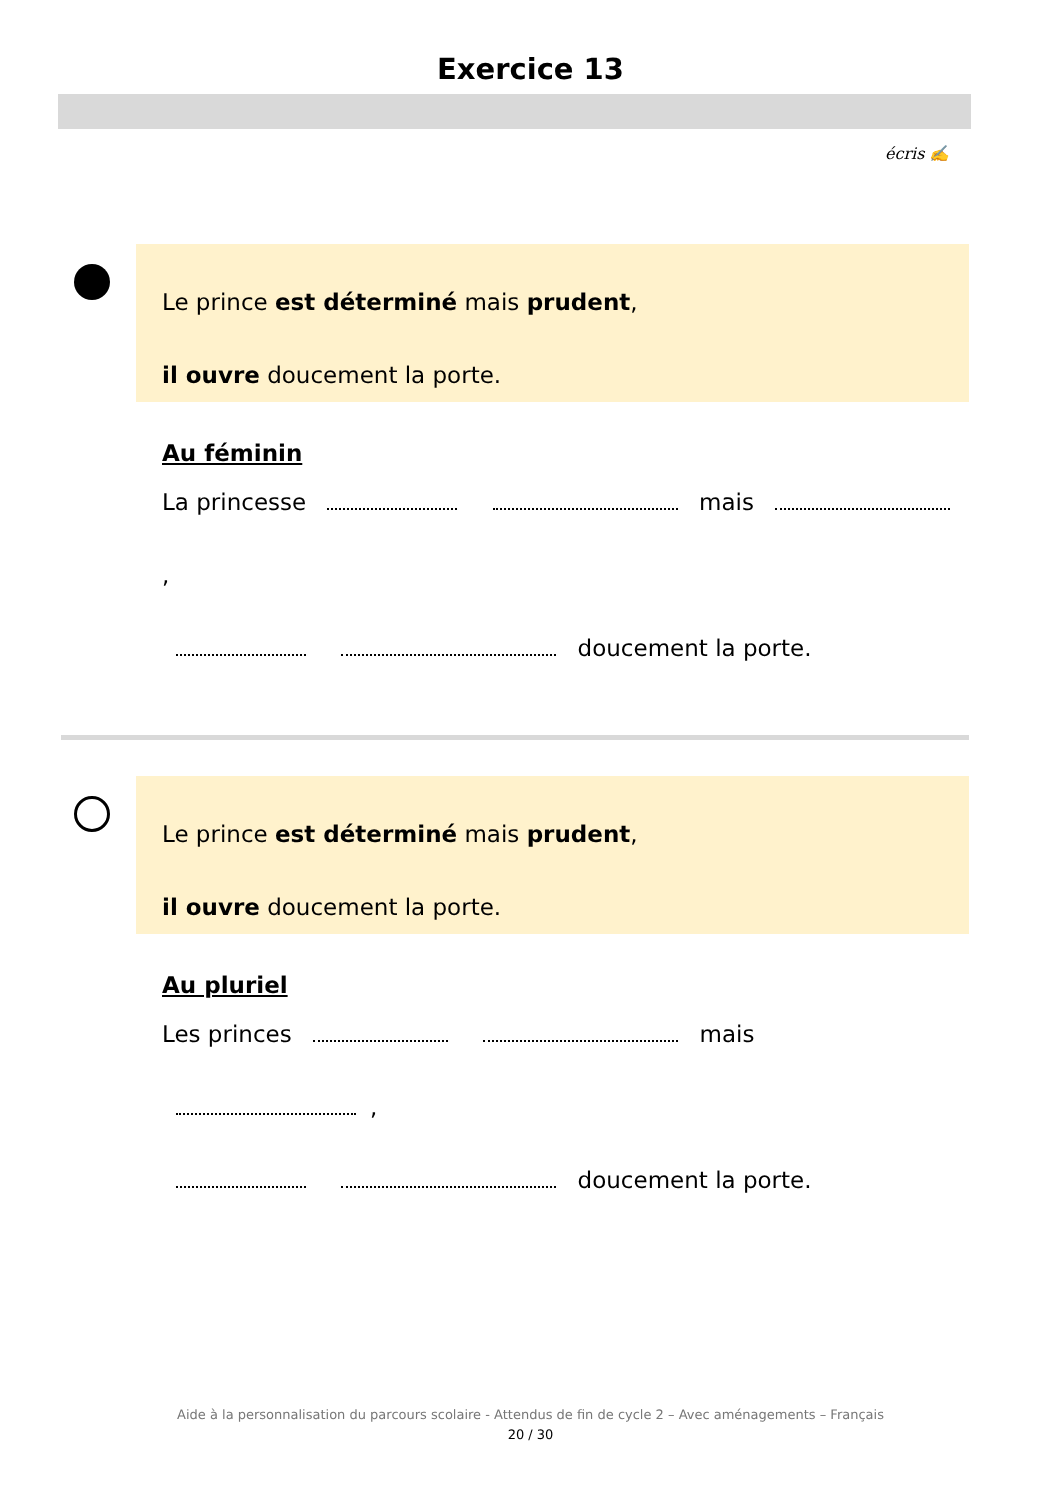Exercice 13
écris ✍
Le prince est déterminé mais prudent,
il ouvre doucement la porte.
Au féminin
La princesse mais ,
doucement la porte.
Le prince est déterminé mais prudent,
il ouvre doucement la porte.
Au pluriel
Les princes mais ,
doucement la porte.
Aide à la personnalisation du parcours scolaire - Attendus de fin de cycle 2 – Avec aménagements – Français
20 / 30